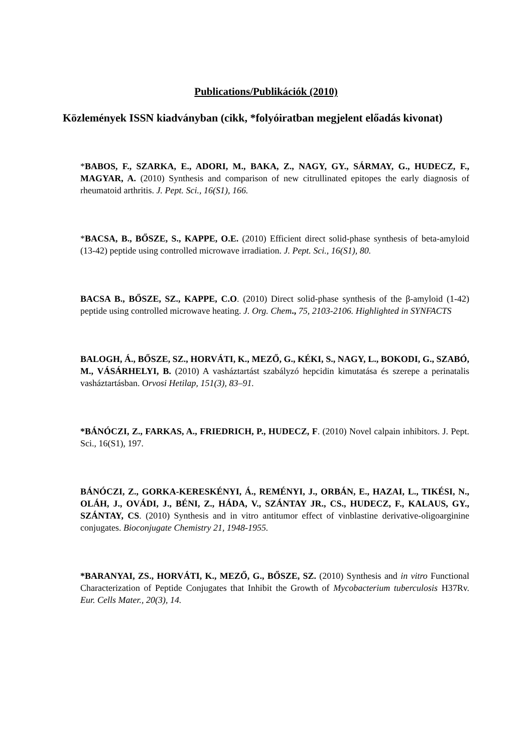Publications/Publikációk (2010)
Közlemények ISSN kiadványban (cikk, *folyóiratban megjelent előadás kivonat)
*BABOS, F., SZARKA, E., ADORI, M., BAKA, Z., NAGY, GY., SÁRMAY, G., HUDECZ, F., MAGYAR, A. (2010) Synthesis and comparison of new citrullinated epitopes the early diagnosis of rheumatoid arthritis. J. Pept. Sci., 16(S1), 166.
*BACSA, B., BŐSZE, S., KAPPE, O.E. (2010) Efficient direct solid-phase synthesis of beta-amyloid (13-42) peptide using controlled microwave irradiation. J. Pept. Sci., 16(S1), 80.
BACSA B., BŐSZE, SZ., KAPPE, C.O. (2010) Direct solid-phase synthesis of the β-amyloid (1-42) peptide using controlled microwave heating. J. Org. Chem., 75, 2103-2106. Highlighted in SYNFACTS
BALOGH, Á., BŐSZE, SZ., HORVÁTI, K., MEZŐ, G., KÉKI, S., NAGY, L., BOKODI, G., SZABÓ, M., VÁSÁRHELYI, B. (2010) A vasháztartást szabályzó hepcidin kimutatása és szerepe a perinatalis vasháztartásban. Orvosi Hetilap, 151(3), 83–91.
*BÁNÓCZI, Z., FARKAS, A., FRIEDRICH, P., HUDECZ, F. (2010) Novel calpain inhibitors. J. Pept. Sci., 16(S1), 197.
BÁNÓCZI, Z., GORKA-KERESKÉNYI, Á., REMÉNYI, J., ORBÁN, E., HAZAI, L., TIKÉSI, N., OLÁH, J., OVÁDI, J., BÉNI, Z., HÁDA, V., SZÁNTAY JR., CS., HUDECZ, F., KALAUS, GY., SZÁNTAY, CS. (2010) Synthesis and in vitro antitumor effect of vinblastine derivative-oligoarginine conjugates. Bioconjugate Chemistry 21, 1948-1955.
*BARANYAI, ZS., HORVÁTI, K., MEZŐ, G., BŐSZE, SZ. (2010) Synthesis and in vitro Functional Characterization of Peptide Conjugates that Inhibit the Growth of Mycobacterium tuberculosis H37Rv. Eur. Cells Mater., 20(3), 14.